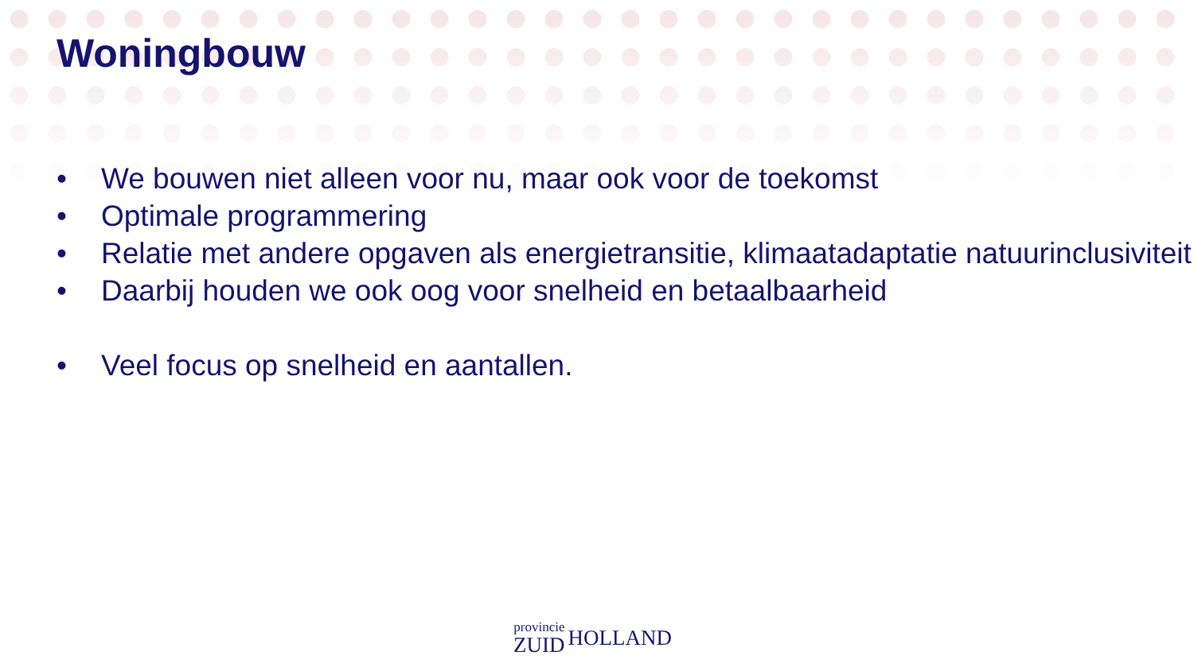Woningbouw
• We bouwen niet alleen voor nu, maar ook voor de toekomst
• Optimale programmering
• Relatie met andere opgaven als energietransitie, klimaatadaptatie natuurinclusiviteit
• Daarbij houden we ook oog voor snelheid en betaalbaarheid
• Veel focus op snelheid en aantallen.
provincie
ZUID
HOLLAND